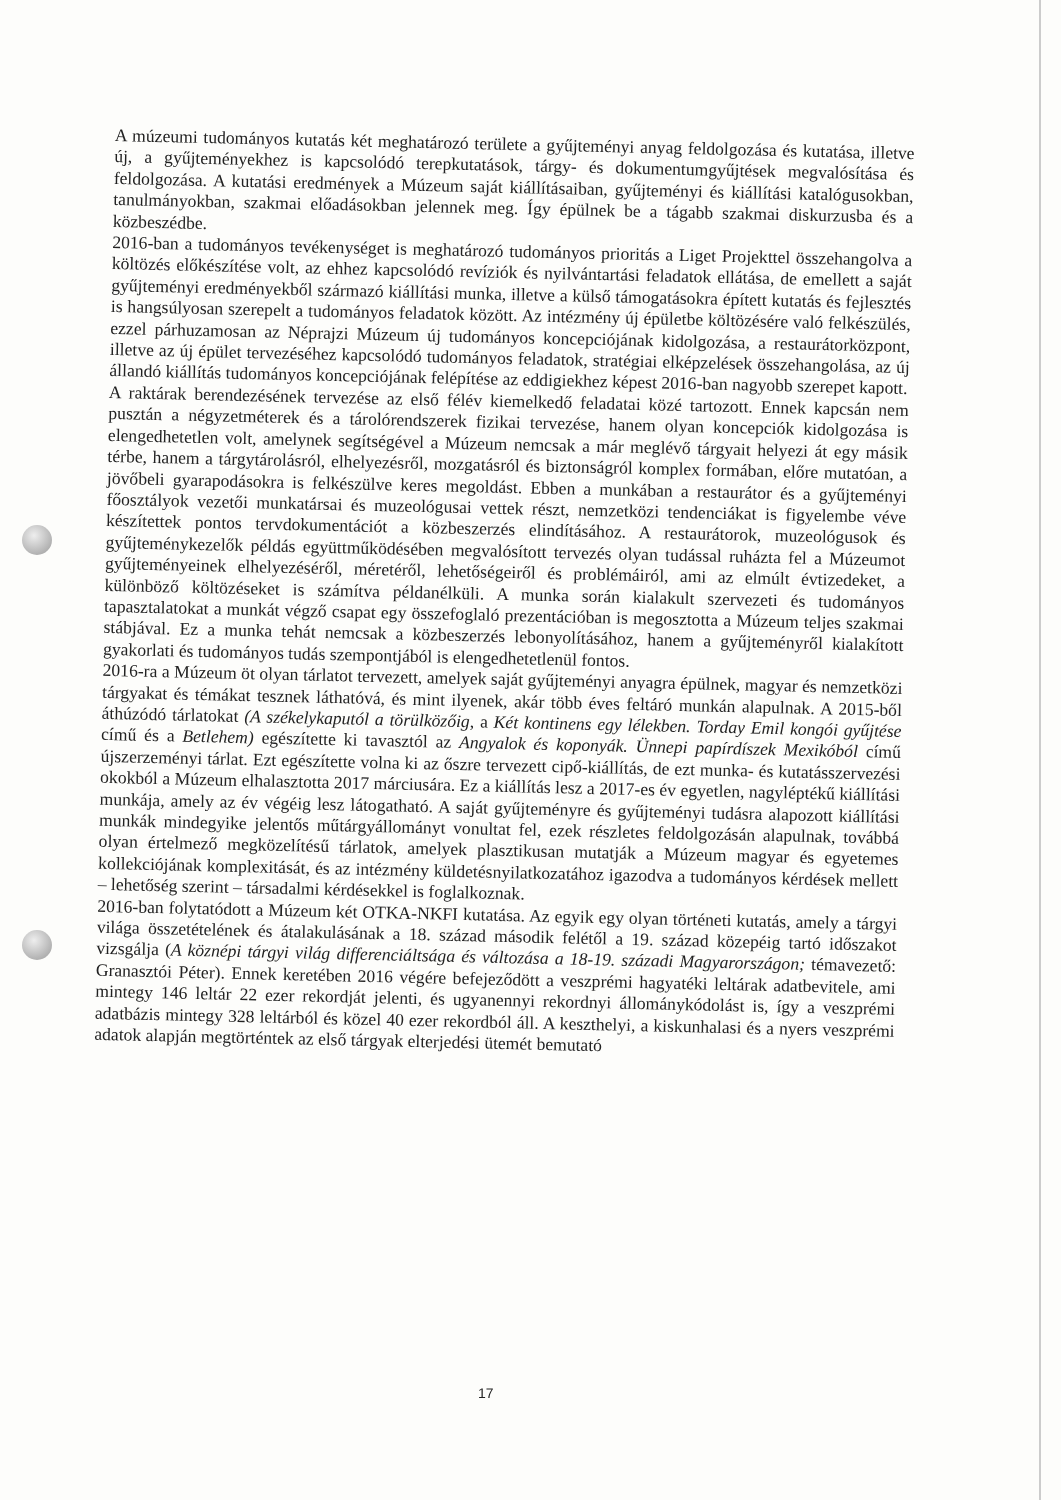A múzeumi tudományos kutatás két meghatározó területe a gyűjteményi anyag feldolgozása és kutatása, illetve új, a gyűjteményekhez is kapcsolódó terepkutatások, tárgy- és dokumentumgyűjtések megvalósítása és feldolgozása. A kutatási eredmények a Múzeum saját kiállításaiban, gyűjteményi és kiállítási katalógusokban, tanulmányokban, szakmai előadásokban jelennek meg. Így épülnek be a tágabb szakmai diskurzusba és a közbeszédbe.
2016-ban a tudományos tevékenységet is meghatározó tudományos prioritás a Liget Projekttel összehangolva a költözés előkészítése volt, az ehhez kapcsolódó revíziók és nyilvántartási feladatok ellátása, de emellett a saját gyűjteményi eredményekből származó kiállítási munka, illetve a külső támogatásokra épített kutatás és fejlesztés is hangsúlyosan szerepelt a tudományos feladatok között. Az intézmény új épületbe költözésére való felkészülés, ezzel párhuzamosan az Néprajzi Múzeum új tudományos koncepciójának kidolgozása, a restaurátorközpont, illetve az új épület tervezéséhez kapcsolódó tudományos feladatok, stratégiai elképzelések összehangolása, az új állandó kiállítás tudományos koncepciójának felépítése az eddigiekhez képest 2016-ban nagyobb szerepet kapott.
A raktárak berendezésének tervezése az első félév kiemelkedő feladatai közé tartozott. Ennek kapcsán nem pusztán a négyzetméterek és a tárolórendszerek fizikai tervezése, hanem olyan koncepciók kidolgozása is elengedhetetlen volt, amelynek segítségével a Múzeum nemcsak a már meglévő tárgyait helyezi át egy másik térbe, hanem a tárgytárolásról, elhelyezésről, mozgatásról és biztonságról komplex formában, előre mutatóan, a jövőbeli gyarapodásokra is felkészülve keres megoldást. Ebben a munkában a restaurátor és a gyűjteményi főosztályok vezetői munkatársai és muzeológusai vettek részt, nemzetközi tendenciákat is figyelembe véve készítettek pontos tervdokumentációt a közbeszerzés elindításához. A restaurátorok, muzeológusok és gyűjteménykezelők példás együttműködésében megvalósított tervezés olyan tudással ruházta fel a Múzeumot gyűjteményeinek elhelyezéséről, méretéről, lehetőségeiről és problémáiról, ami az elmúlt évtizedeket, a különböző költözéseket is számítva példanélküli. A munka során kialakult szervezeti és tudományos tapasztalatokat a munkát végző csapat egy összefoglaló prezentációban is megosztotta a Múzeum teljes szakmai stábjával. Ez a munka tehát nemcsak a közbeszerzés lebonyolításához, hanem a gyűjteményről kialakított gyakorlati és tudományos tudás szempontjából is elengedhetetlenül fontos.
2016-ra a Múzeum öt olyan tárlatot tervezett, amelyek saját gyűjteményi anyagra épülnek, magyar és nemzetközi tárgyakat és témákat tesznek láthatóvá, és mint ilyenek, akár több éves feltáró munkán alapulnak. A 2015-ből áthúzódó tárlatokat (A székelykaputól a törülközőig, a Két kontinens egy lélekben. Torday Emil kongói gyűjtése című és a Betlehem) egészítette ki tavasztól az Angyalok és koponyák. Ünnepi papírdíszek Mexikóból című újszerzeményi tárlat. Ezt egészítette volna ki az őszre tervezett cipő-kiállítás, de ezt munka- és kutatásszervezési okokból a Múzeum elhalasztotta 2017 márciusára. Ez a kiállítás lesz a 2017-es év egyetlen, nagyléptékű kiállítási munkája, amely az év végéig lesz látogatható. A saját gyűjteményre és gyűjteményi tudásra alapozott kiállítási munkák mindegyike jelentős műtárgyállományt vonultat fel, ezek részletes feldolgozásán alapulnak, továbbá olyan értelmező megközelítésű tárlatok, amelyek plasztikusan mutatják a Múzeum magyar és egyetemes kollekciójának komplexitását, és az intézmény küldetésnyilatkozatához igazodva a tudományos kérdések mellett – lehetőség szerint – társadalmi kérdésekkel is foglalkoznak.
2016-ban folytatódott a Múzeum két OTKA-NKFI kutatása. Az egyik egy olyan történeti kutatás, amely a tárgyi világa összetételének és átalakulásának a 18. század második felétől a 19. század közepéig tartó időszakot vizsgálja (A köznépi tárgyi világ differenciáltsága és változása a 18-19. századi Magyarországon; témavezető: Granasztói Péter). Ennek keretében 2016 végére befejeződött a veszprémi hagyatéki leltárak adatbevitele, ami mintegy 146 leltár 22 ezer rekordját jelenti, és ugyanennyi rekordnyi állománykódolást is, így a veszprémi adatbázis mintegy 328 leltárból és közel 40 ezer rekordból áll. A keszthelyi, a kiskunhalasi és a nyers veszprémi adatok alapján megtörténtek az első tárgyak elterjedési ütemét bemutató
17